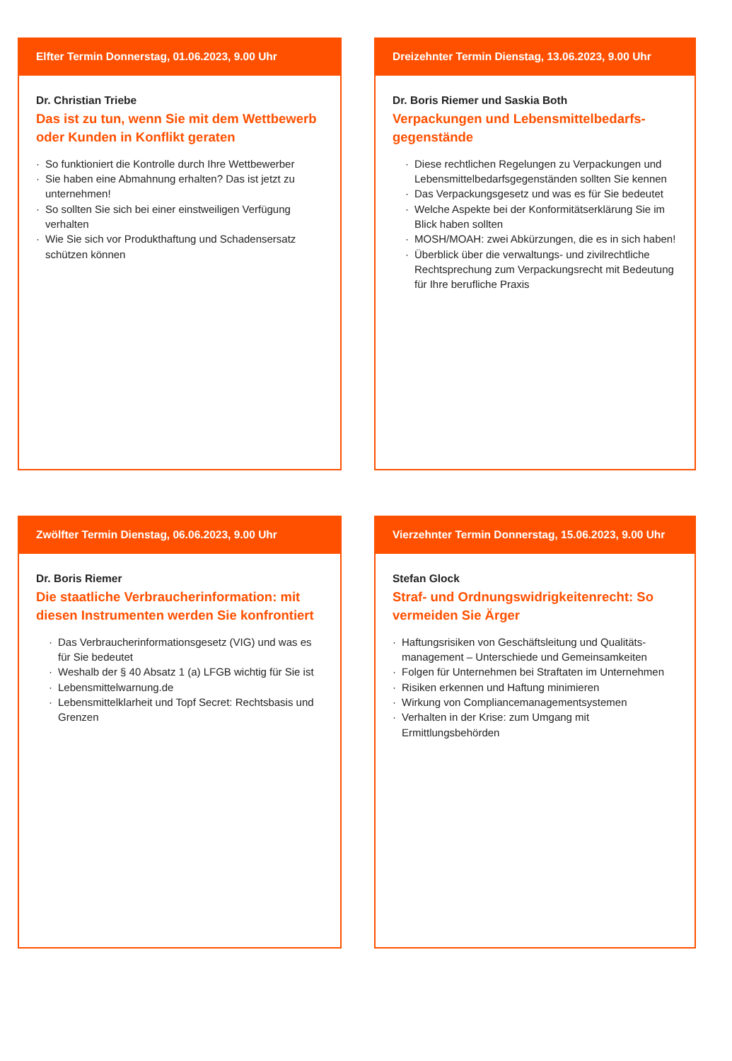Elfter Termin Donnerstag, 01.06.2023, 9.00 Uhr
Dr. Christian Triebe
Das ist zu tun, wenn Sie mit dem Wettbewerb oder Kunden in Konflikt geraten
· So funktioniert die Kontrolle durch Ihre Wettbewerber
· Sie haben eine Abmahnung erhalten? Das ist jetzt zu unternehmen!
· So sollten Sie sich bei einer einstweiligen Verfügung verhalten
· Wie Sie sich vor Produkthaftung und Schadensersatz schützen können
Dreizehnter Termin Dienstag, 13.06.2023, 9.00 Uhr
Dr. Boris Riemer und Saskia Both
Verpackungen und Lebensmittelbedarfs-gegenstände
· Diese rechtlichen Regelungen zu Verpackungen und Lebensmittelbedarfsgegenständen sollten Sie kennen
· Das Verpackungsgesetz und was es für Sie bedeutet
· Welche Aspekte bei der Konformitätserklärung Sie im Blick haben sollten
· MOSH/MOAH: zwei Abkürzungen, die es in sich haben!
· Überblick über die verwaltungs- und zivilrechtliche Rechtsprechung zum Verpackungsrecht mit Bedeutung für Ihre berufliche Praxis
Zwölfter Termin Dienstag, 06.06.2023, 9.00 Uhr
Dr. Boris Riemer
Die staatliche Verbraucherinformation: mit diesen Instrumenten werden Sie konfrontiert
· Das Verbraucherinformationsgesetz (VIG) und was es für Sie bedeutet
· Weshalb der § 40 Absatz 1 (a) LFGB wichtig für Sie ist
· Lebensmittelwarnung.de
· Lebensmittelklarheit und Topf Secret: Rechtsbasis und Grenzen
Vierzehnter Termin Donnerstag, 15.06.2023, 9.00 Uhr
Stefan Glock
Straf- und Ordnungswidrigkeitenrecht: So vermeiden Sie Ärger
· Haftungsrisiken von Geschäftsleitung und Qualitäts-management – Unterschiede und Gemeinsamkeiten
· Folgen für Unternehmen bei Straftaten im Unternehmen
· Risiken erkennen und Haftung minimieren
· Wirkung von Compliancemanagementsystemen
· Verhalten in der Krise: zum Umgang mit Ermittlungsbehörden